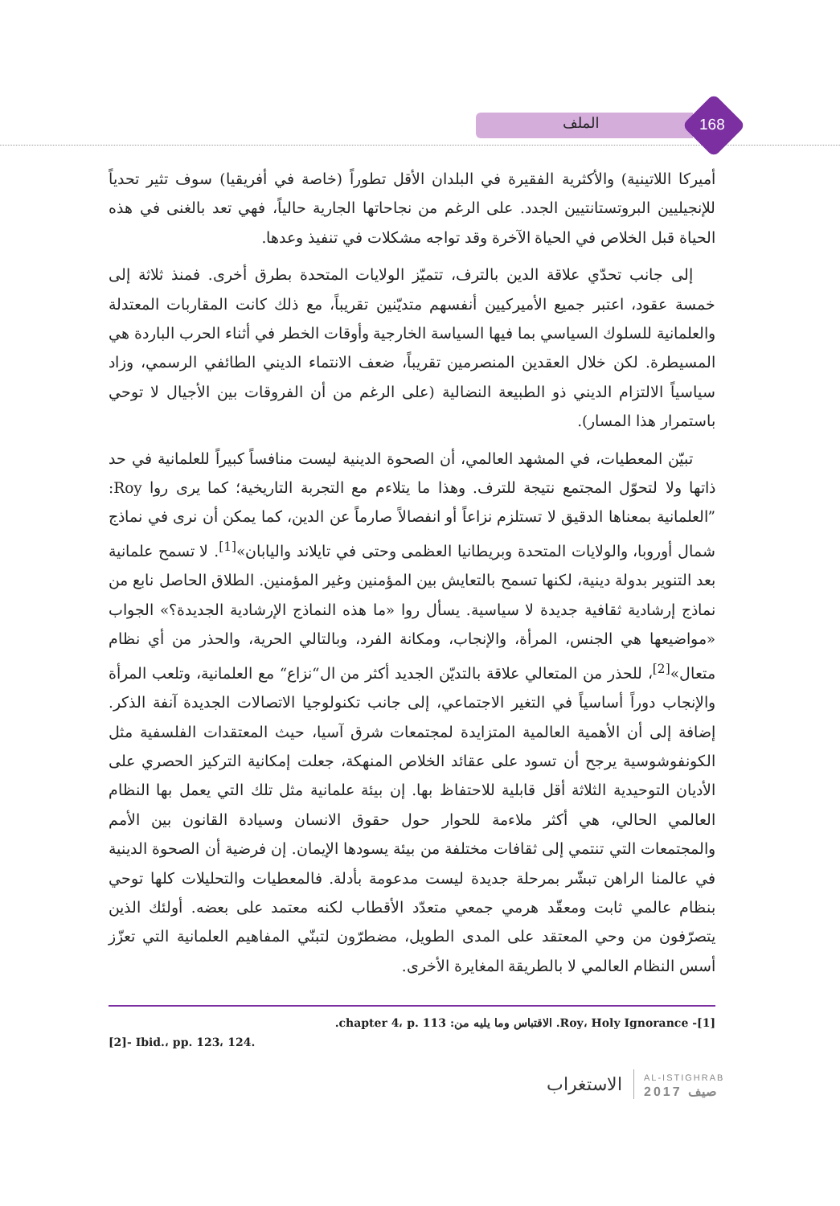الملف 168
أميركا اللاتينية) والأكثرية الفقيرة في البلدان الأقل تطوراً (خاصة في أفريقيا) سوف تثير تحدياً للإنجيليين البروتستانتيين الجدد. على الرغم من نجاحاتها الجارية حالياً، فهي تعد بالغنى في هذه الحياة قبل الخلاص في الحياة الآخرة وقد تواجه مشكلات في تنفيذ وعدها.
إلى جانب تحدّي علاقة الدين بالترف، تتميّز الولايات المتحدة بطرق أخرى. فمنذ ثلاثة إلى خمسة عقود، اعتبر جميع الأميركيين أنفسهم متديّنين تقريباً، مع ذلك كانت المقاربات المعتدلة والعلمانية للسلوك السياسي بما فيها السياسة الخارجية وأوقات الخطر في أثناء الحرب الباردة هي المسيطرة. لكن خلال العقدين المنصرمين تقريباً، ضعف الانتماء الديني الطائفي الرسمي، وزاد سياسياً الالتزام الديني ذو الطبيعة النضالية (على الرغم من أن الفروقات بين الأجيال لا توحي باستمرار هذا المسار).
تبيّن المعطيات، في المشهد العالمي، أن الصحوة الدينية ليست منافساً كبيراً للعلمانية في حد ذاتها ولا لتحوّل المجتمع نتيجة للترف. وهذا ما يتلاءم مع التجربة التاريخية؛ كما يرى روا Roy: ”العلمانية بمعناها الدقيق لا تستلزم نزاعاً أو انفصالاً صارماً عن الدين، كما يمكن أن نرى في نماذج شمال أوروبا، والولايات المتحدة وبريطانيا العظمى وحتى في تايلاند واليابان»<sup>[1]</sup>. لا تسمح علمانية بعد التنوير بدولة دينية، لكنها تسمح بالتعايش بين المؤمنين وغير المؤمنين. الطلاق الحاصل نابع من نماذج إرشادية ثقافية جديدة لا سياسية. يسأل روا «ما هذه النماذج الإرشادية الجديدة؟» الجواب «مواضيعها هي الجنس، المرأة، والإنجاب، ومكانة الفرد، وبالتالي الحرية، والحذر من أي نظام متعال»<sup>[2]</sup>، للحذر من المتعالي علاقة بالتديّن الجديد أكثر من ال“نزاع“ مع العلمانية، وتلعب المرأة والإنجاب دوراً أساسياً في التغير الاجتماعي، إلى جانب تكنولوجيا الاتصالات الجديدة آنفة الذكر. إضافة إلى أن الأهمية العالمية المتزايدة لمجتمعات شرق آسيا، حيث المعتقدات الفلسفية مثل الكونفوشوسية يرجح أن تسود على عقائد الخلاص المنهكة، جعلت إمكانية التركيز الحصري على الأديان التوحيدية الثلاثة أقل قابلية للاحتفاظ بها. إن بيئة علمانية مثل تلك التي يعمل بها النظام العالمي الحالي، هي أكثر ملاءمة للحوار حول حقوق الانسان وسيادة القانون بين الأمم والمجتمعات التي تنتمي إلى ثقافات مختلفة من بيئة يسودها الإيمان. إن فرضية أن الصحوة الدينية في عالمنا الراهن تبشّر بمرحلة جديدة ليست مدعومة بأدلة. فالمعطيات والتحليلات كلها توحي بنظام عالمي ثابت ومعقّد هرمي جمعي متعدّد الأقطاب لكنه معتمد على بعضه. أولئك الذين يتصرّفون من وحي المعتقد على المدى الطويل، مضطرّون لتبنّي المفاهيم العلمانية التي تعزّز أسس النظام العالمي لا بالطريقة المغايرة الأخرى.
[1]- Roy، Holy Ignorance. الاقتباس وما يليه من: chapter 4، p. 113.
[2]- Ibid.، pp. 123، 124.
الاستغراب AL-ISTIGHRAB
2017 صيف